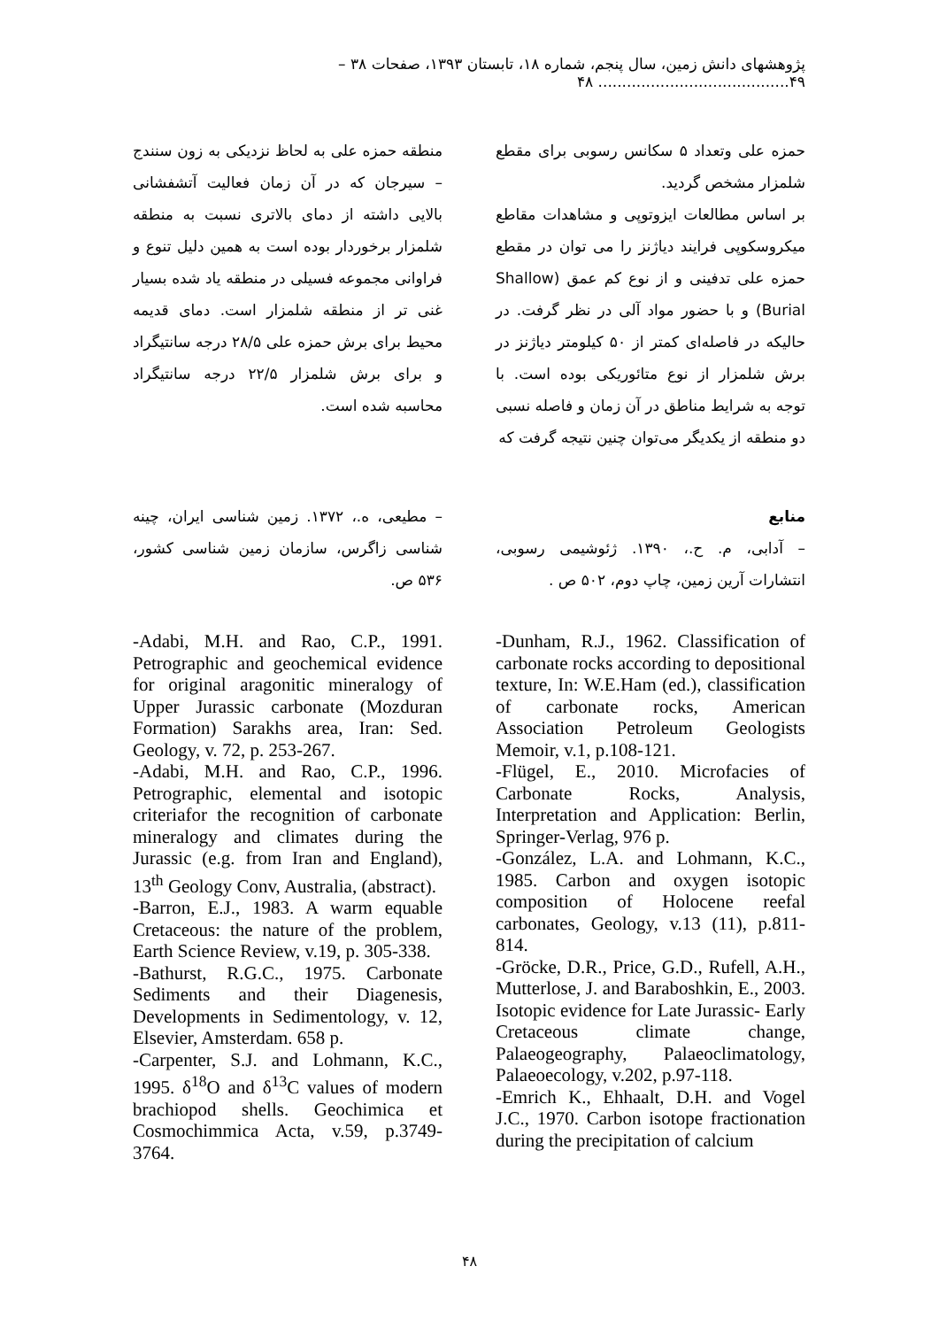پژوهشهای دانش زمین، سال پنجم، شماره ۱۸، تابستان ۱۳۹۳، صفحات ۳۸ – ۴۹........................................ ۴۸
حمزه علی وتعداد ۵ سکانس رسوبی برای مقطع شلمزار مشخص گردید.
بر اساس مطالعات ایزوتوپی و مشاهدات مقاطع میکروسکوپی فرایند دیاژنز را می توان در مقطع حمزه علی تدفینی و از نوع کم عمق (Shallow Burial) و با حضور مواد آلی در نظر گرفت. در حالیکه در فاصله‌ای کمتر از ۵۰ کیلومتر دیاژنز در برش شلمزار از نوع متائوریکی بوده است. با توجه به شرایط مناطق در آن زمان و فاصله نسبی دو منطقه از یکدیگر می‌توان چنین نتیجه گرفت که
منطقه حمزه علی به لحاظ نزدیکی به زون سنندج – سیرجان که در آن زمان فعالیت آتشفشانی بالایی داشته از دمای بالاتری نسبت به منطقه شلمزار برخوردار بوده است به همین دلیل تنوع و فراوانی مجموعه فسیلی در منطقه یاد شده بسیار غنی تر از منطقه شلمزار است. دمای قدیمه محیط برای برش حمزه علی ۲۸/۵ درجه سانتیگراد و برای برش شلمزار ۲۲/۵ درجه سانتیگراد محاسبه شده است.
منابع
– آدابی، م. ح.، ۱۳۹۰. ژئوشیمی رسوبی، انتشارات آرین زمین، چاپ دوم، ۵۰۲ ص .
– مطیعی، ه.، ۱۳۷۲. زمین شناسی ایران، چینه شناسی زاگرس، سازمان زمین شناسی کشور، ۵۳۶ ص.
-Dunham, R.J., 1962. Classification of carbonate rocks according to depositional texture, In: W.E.Ham (ed.), classification of carbonate rocks, American Association Petroleum Geologists Memoir, v.1, p.108-121.
-Flügel, E., 2010. Microfacies of Carbonate Rocks, Analysis, Interpretation and Application: Berlin, Springer-Verlag, 976 p.
-González, L.A. and Lohmann, K.C., 1985. Carbon and oxygen isotopic composition of Holocene reefal carbonates, Geology, v.13 (11), p.811-814.
-Gröcke, D.R., Price, G.D., Rufell, A.H., Mutterlose, J. and Baraboshkin, E., 2003. Isotopic evidence for Late Jurassic- Early Cretaceous climate change, Palaeogeography, Palaeoclimatology, Palaeoecology, v.202, p.97-118.
-Emrich K., Ehhaalt, D.H. and Vogel J.C., 1970. Carbon isotope fractionation during the precipitation of calcium
-Adabi, M.H. and Rao, C.P., 1991. Petrographic and geochemical evidence for original aragonitic mineralogy of Upper Jurassic carbonate (Mozduran Formation) Sarakhs area, Iran: Sed. Geology, v. 72, p. 253-267.
-Adabi, M.H. and Rao, C.P., 1996. Petrographic, elemental and isotopic criteriafor the recognition of carbonate mineralogy and climates during the Jurassic (e.g. from Iran and England), 13<sup>th</sup> Geology Conv, Australia, (abstract).
-Barron, E.J., 1983. A warm equable Cretaceous: the nature of the problem, Earth Science Review, v.19, p. 305-338.
-Bathurst, R.G.C., 1975. Carbonate Sediments and their Diagenesis, Developments in Sedimentology, v. 12, Elsevier, Amsterdam. 658 p.
-Carpenter, S.J. and Lohmann, K.C., 1995. δ<sup>18</sup>O and δ<sup>13</sup>C values of modern brachiopod shells. Geochimica et Cosmochimmica Acta, v.59, p.3749-3764.
۴۸